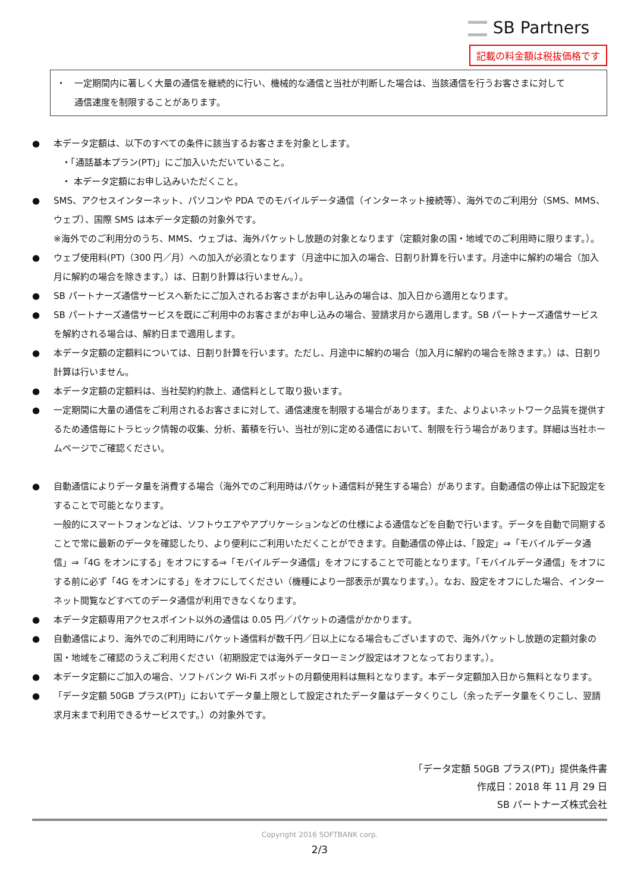SB Partners
記載の料金額は税抜価格です
・　一定期間内に著しく大量の通信を継続的に行い、機械的な通信と当社が判断した場合は、当該通信を行うお客さまに対して
　　通信速度を制限することがあります。
● 本データ定額は、以下のすべての条件に該当するお客さまを対象とします。
・「通話基本プラン(PT)」にご加入いただいていること。
・ 本データ定額にお申し込みいただくこと。
● SMS、アクセスインターネット、パソコンや PDA でのモバイルデータ通信（インターネット接続等）、海外でのご利用分（SMS、MMS、ウェブ）、国際 SMS は本データ定額の対象外です。
※海外でのご利用分のうち、MMS、ウェブは、海外パケットし放題の対象となります（定額対象の国・地域でのご利用時に限ります。）。
● ウェブ使用料(PT)（300 円／月）への加入が必須となります（月途中に加入の場合、日割り計算を行います。月途中に解約の場合（加入月に解約の場合を除きます。）は、日割り計算は行いません。）。
● SB パートナーズ通信サービスへ新たにご加入されるお客さまがお申し込みの場合は、加入日から適用となります。
● SB パートナーズ通信サービスを既にご利用中のお客さまがお申し込みの場合、翌請求月から適用します。SB パートナーズ通信サービスを解約される場合は、解約日まで適用します。
● 本データ定額の定額料については、日割り計算を行います。ただし、月途中に解約の場合（加入月に解約の場合を除きます。）は、日割り計算は行いません。
● 本データ定額の定額料は、当社契約約款上、通信料として取り扱います。
● 一定期間に大量の通信をご利用されるお客さまに対して、通信速度を制限する場合があります。また、よりよいネットワーク品質を提供するため通信毎にトラヒック情報の収集、分析、蓄積を行い、当社が別に定める通信において、制限を行う場合があります。詳細は当社ホームページでご確認ください。
● 自動通信によりデータ量を消費する場合（海外でのご利用時はパケット通信料が発生する場合）があります。自動通信の停止は下記設定をすることで可能となります。
一般的にスマートフォンなどは、ソフトウエアやアプリケーションなどの仕様による通信などを自動で行います。データを自動で同期することで常に最新のデータを確認したり、より便利にご利用いただくことができます。自動通信の停止は、「設定」⇒「モバイルデータ通信」⇒「4G をオンにする」をオフにする⇒「モバイルデータ通信」をオフにすることで可能となります。「モバイルデータ通信」をオフにする前に必ず「4G をオンにする」をオフにしてください（機種により一部表示が異なります。）。なお、設定をオフにした場合、インターネット閲覧などすべてのデータ通信が利用できなくなります。
● 本データ定額専用アクセスポイント以外の通信は 0.05 円／パケットの通信がかかります。
● 自動通信により、海外でのご利用時にパケット通信料が数千円／日以上になる場合もございますので、海外パケットし放題の定額対象の国・地域をご確認のうえご利用ください（初期設定では海外データローミング設定はオフとなっております。）。
● 本データ定額にご加入の場合、ソフトバンク Wi-Fi スポットの月額使用料は無料となります。本データ定額加入日から無料となります。
● 「データ定額 50GB プラス(PT)」においてデータ量上限として設定されたデータ量はデータくりこし（余ったデータ量をくりこし、翌請求月末まで利用できるサービスです。）の対象外です。
「データ定額 50GB プラス(PT)」提供条件書
作成日：2018 年 11 月 29 日
SB パートナーズ株式会社
Copyright 2016 SOFTBANK corp.
2/3